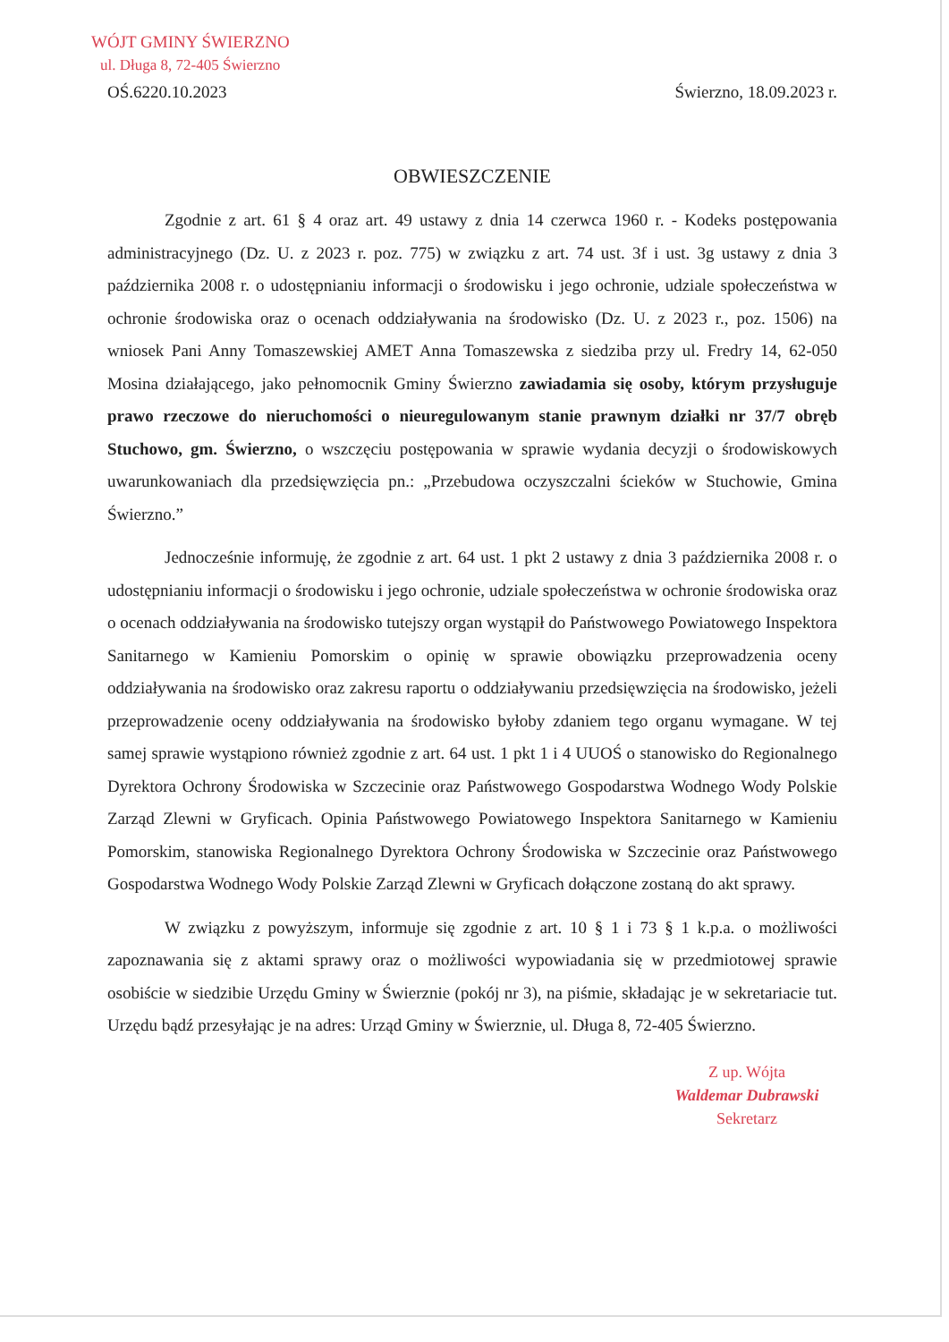WÓJT GMINY ŚWIERZNO
ul. Długa 8, 72-405 Świerzno
OŚ.6220.10.2023 Świerzno, 18.09.2023 r.
OBWIESZCZENIE
Zgodnie z art. 61 § 4 oraz art. 49 ustawy z dnia 14 czerwca 1960 r. - Kodeks postępowania administracyjnego (Dz. U. z 2023 r. poz. 775) w związku z art. 74 ust. 3f i ust. 3g ustawy z dnia 3 października 2008 r. o udostępnianiu informacji o środowisku i jego ochronie, udziale społeczeństwa w ochronie środowiska oraz o ocenach oddziaływania na środowisko (Dz. U. z 2023 r., poz. 1506) na wniosek Pani Anny Tomaszewskiej AMET Anna Tomaszewska z siedziba przy ul. Fredry 14, 62-050 Mosina działającego, jako pełnomocnik Gminy Świerzno zawiadamia się osoby, którym przysługuje prawo rzeczowe do nieruchomości o nieuregulowanym stanie prawnym działki nr 37/7 obręb Stuchowo, gm. Świerzno, o wszczęciu postępowania w sprawie wydania decyzji o środowiskowych uwarunkowaniach dla przedsięwzięcia pn.: „Przebudowa oczyszczalni ścieków w Stuchowie, Gmina Świerzno.”
Jednocześnie informuję, że zgodnie z art. 64 ust. 1 pkt 2 ustawy z dnia 3 października 2008 r. o udostępnianiu informacji o środowisku i jego ochronie, udziale społeczeństwa w ochronie środowiska oraz o ocenach oddziaływania na środowisko tutejszy organ wystąpił do Państwowego Powiatowego Inspektora Sanitarnego w Kamieniu Pomorskim o opinię w sprawie obowiązku przeprowadzenia oceny oddziaływania na środowisko oraz zakresu raportu o oddziaływaniu przedsięwzięcia na środowisko, jeżeli przeprowadzenie oceny oddziaływania na środowisko byłoby zdaniem tego organu wymagane. W tej samej sprawie wystąpiono również zgodnie z art. 64 ust. 1 pkt 1 i 4 UUOŚ o stanowisko do Regionalnego Dyrektora Ochrony Środowiska w Szczecinie oraz Państwowego Gospodarstwa Wodnego Wody Polskie Zarząd Zlewni w Gryficach. Opinia Państwowego Powiatowego Inspektora Sanitarnego w Kamieniu Pomorskim, stanowiska Regionalnego Dyrektora Ochrony Środowiska w Szczecinie oraz Państwowego Gospodarstwa Wodnego Wody Polskie Zarząd Zlewni w Gryficach dołączone zostaną do akt sprawy.
W związku z powyższym, informuje się zgodnie z art. 10 § 1 i 73 § 1 k.p.a. o możliwości zapoznawania się z aktami sprawy oraz o możliwości wypowiadania się w przedmiotowej sprawie osobiście w siedzibie Urzędu Gminy w Świerznie (pokój nr 3), na piśmie, składając je w sekretariacie tut. Urzędu bądź przesyłając je na adres: Urząd Gminy w Świerznie, ul. Długa 8, 72-405 Świerzno.
Z up. Wójta
Waldemar Dubrawski
Sekretarz